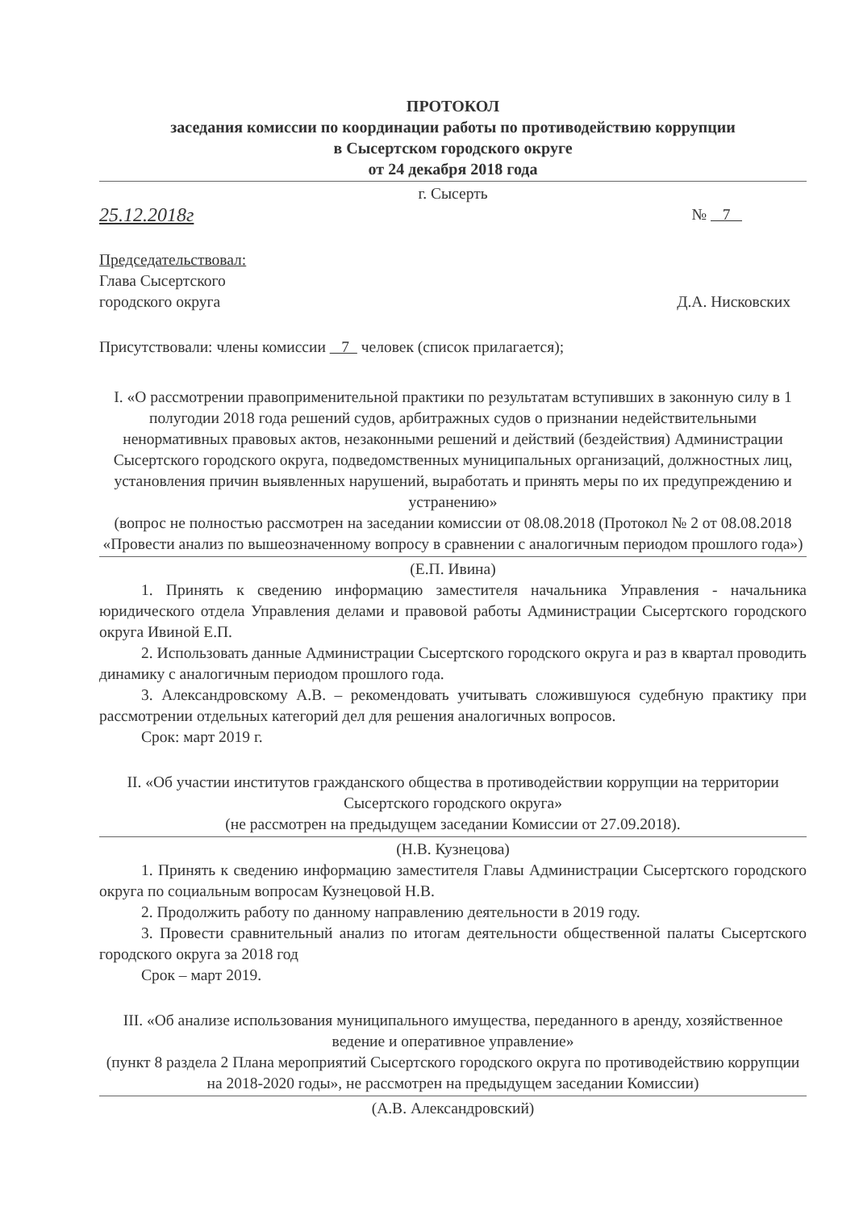ПРОТОКОЛ
заседания комиссии по координации работы по противодействию коррупции
в Сысертском городского округе
от 24 декабря 2018 года
г. Сысерть
25.12.2018г
№ 7
Председательствовал:
Глава Сысертского
городского округа Д.А. Нисковских
Присутствовали: члены комиссии 7 человек (список прилагается);
I. «О рассмотрении правоприменительной практики по результатам вступивших в законную силу в 1 полугодии 2018 года решений судов, арбитражных судов о признании недействительными ненормативных правовых актов, незаконными решений и действий (бездействия) Администрации Сысертского городского округа, подведомственных муниципальных организаций, должностных лиц, установления причин выявленных нарушений, выработать и принять меры по их предупреждению и устранению»
(вопрос не полностью рассмотрен на заседании комиссии от 08.08.2018 (Протокол № 2 от 08.08.2018 «Провести анализ по вышеозначенному вопросу в сравнении с аналогичным периодом прошлого года»)
(Е.П. Ивина)
1. Принять к сведению информацию заместителя начальника Управления - начальника юридического отдела Управления делами и правовой работы Администрации Сысертского городского округа Ивиной Е.П.
2. Использовать данные Администрации Сысертского городского округа и раз в квартал проводить динамику с аналогичным периодом прошлого года.
3. Александровскому А.В. – рекомендовать учитывать сложившуюся судебную практику при рассмотрении отдельных категорий дел для решения аналогичных вопросов.
Срок: март 2019 г.
II. «Об участии институтов гражданского общества в противодействии коррупции на территории Сысертского городского округа»
(не рассмотрен на предыдущем заседании Комиссии от 27.09.2018).
(Н.В. Кузнецова)
1. Принять к сведению информацию заместителя Главы Администрации Сысертского городского округа по социальным вопросам Кузнецовой Н.В.
2. Продолжить работу по данному направлению деятельности в 2019 году.
3. Провести сравнительный анализ по итогам деятельности общественной палаты Сысертского городского округа за 2018 год
Срок – март 2019.
III. «Об анализе использования муниципального имущества, переданного в аренду, хозяйственное ведение и оперативное управление»
(пункт 8 раздела 2 Плана мероприятий Сысертского городского округа по противодействию коррупции на 2018-2020 годы», не рассмотрен на предыдущем заседании Комиссии)
(А.В. Александровский)